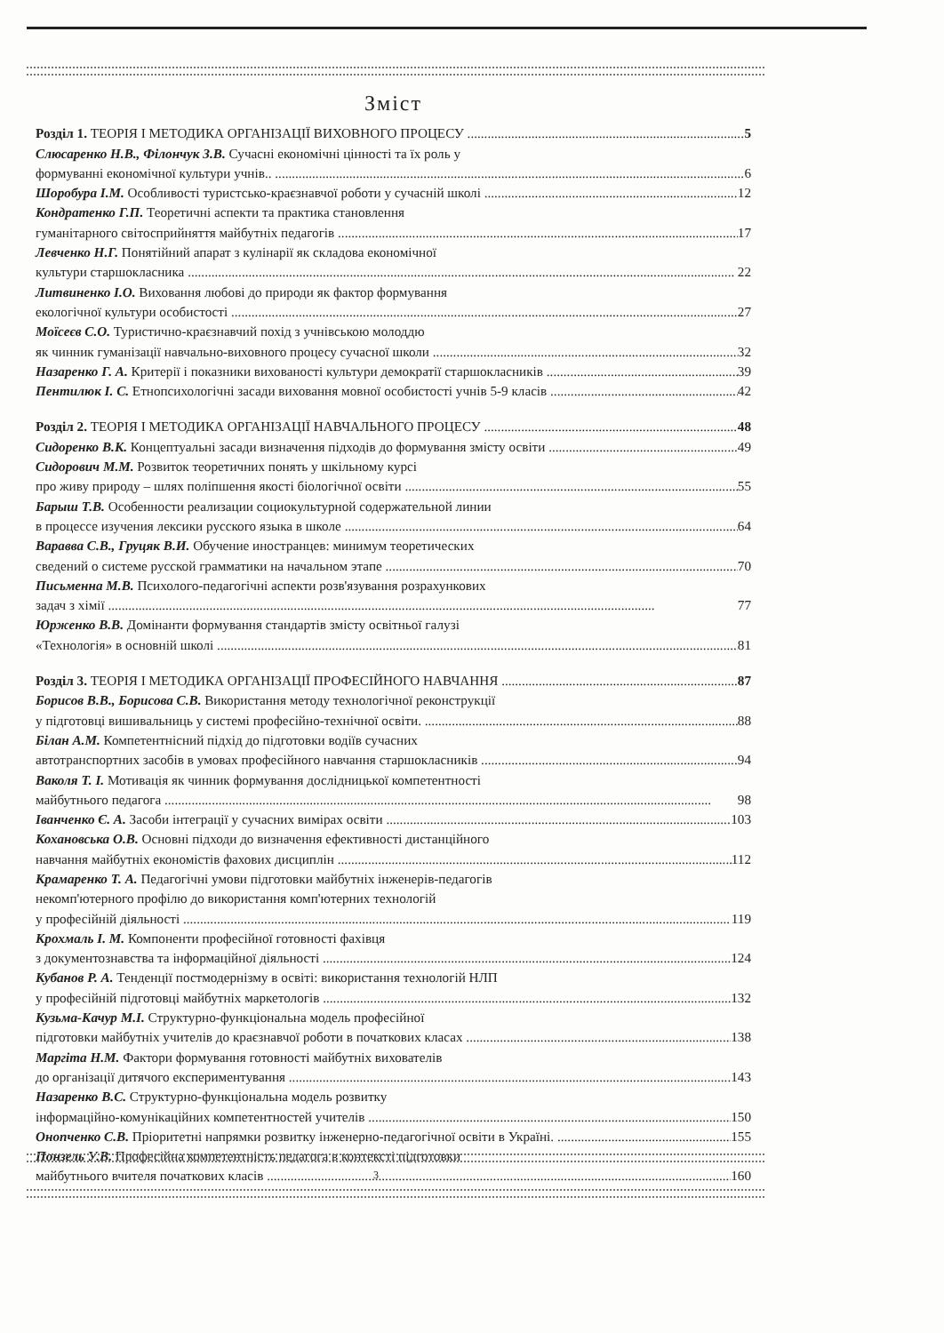Зміст
Розділ 1. ТЕОРІЯ І МЕТОДИКА ОРГАНІЗАЦІЇ ВИХОВНОГО ПРОЦЕСУ 5
Слюсаренко Н.В., Філончук З.В. Сучасні економічні цінності та їх роль у
формуванні економічної культури учнів.. 6
Шоробура І.М. Особливості туристсько-краєзнавчої роботи у сучасній школі 12
Кондратенко Г.П. Теоретичні аспекти та практика становлення
гуманітарного світосприйняття майбутніх педагогів 17
Левченко Н.Г. Понятійний апарат з кулінарії як складова економічної
культури старшокласника 22
Литвиненко І.О. Виховання любові до природи як фактор формування
екологічної культури особистості 27
Моїсеєв С.О. Туристично-краєзнавчий похід з учнівською молоддю
як чинник гуманізації навчально-виховного процесу сучасної школи 32
Назаренко Г. А. Критерії і показники вихованості культури демократії старшокласників 39
Пентилюк І. С. Етнопсихологічні засади виховання мовної особистості учнів 5-9 класів 42
Розділ 2. ТЕОРІЯ І МЕТОДИКА ОРГАНІЗАЦІЇ НАВЧАЛЬНОГО ПРОЦЕСУ 48
Сидоренко В.К. Концептуальні засади визначення підходів до формування змісту освіти 49
Сидорович М.М. Розвиток теоретичних понять у шкільному курсі
про живу природу – шлях поліпшення якості біологічної освіти 55
Барыш Т.В. Особенности реализации социокультурной содержательной линии
в процессе изучения лексики русского языка в школе 64
Варавва С.В., Груцяк В.И. Обучение иностранцев: минимум теоретических
сведений о системе русской грамматики на начальном этапе 70
Письменна М.В. Психолого-педагогічні аспекти розв'язування розрахункових
задач з хімії 77
Юрженко В.В. Домінанти формування стандартів змісту освітньої галузі
«Технологія» в основній школі 81
Розділ 3. ТЕОРІЯ І МЕТОДИКА ОРГАНІЗАЦІЇ ПРОФЕСІЙНОГО НАВЧАННЯ 87
Борисов В.В., Борисова С.В. Використання методу технологічної реконструкції
у підготовці вишивальниць у системі професійно-технічної освіти. 88
Білан А.М. Компетентнісний підхід до підготовки водіїв сучасних
автотранспортних засобів в умовах професійного навчання старшокласників 94
Ваколя Т. І. Мотивація як чинник формування дослідницької компетентності
майбутнього педагога 98
Іванченко Є. А. Засоби інтеграції у сучасних вимірах освіти 103
Кохановська О.В. Основні підходи до визначення ефективності дистанційного
навчання майбутніх економістів фахових дисциплін 112
Крамаренко Т. А. Педагогічні умови підготовки майбутніх інженерів-педагогів
некомп'ютерного профілю до використання комп'ютерних технологій
у професійній діяльності 119
Крохмаль І. М. Компоненти професійної готовності фахівця
з документознавства та інформаційної діяльності 124
Кубанов Р. А. Тенденції постмодернізму в освіті: використання технологій НЛП
у професійній підготовці майбутніх маркетологів 132
Кузьма-Качур М.І. Структурно-функціональна модель професійної
підготовки майбутніх учителів до краєзнавчої роботи в початкових класах 138
Маргіта Н.М. Фактори формування готовності майбутніх вихователів
до організації дитячого експериментування 143
Назаренко В.С. Структурно-функціональна модель розвитку
інформаційно-комунікаційних компетентностей учителів 150
Онопченко С.В. Пріоритетні напрямки розвитку інженерно-педагогічної освіти в Україні. 155
Понзель У.В. Професійна компетентність педагога в контексті підготовки
майбутнього вчителя початкових класів 160
3